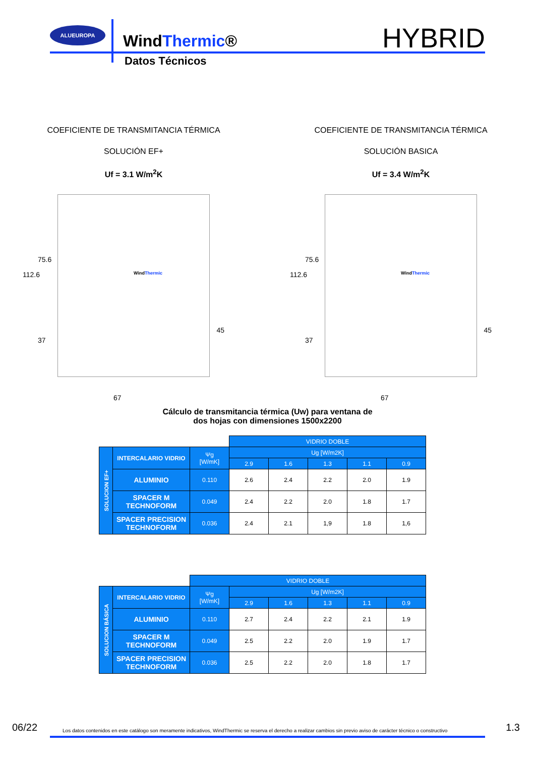ALUEUROPA
WindThermic®
HYBRID
Datos Técnicos
COEFICIENTE DE TRANSMITANCIA TÉRMICA
SOLUCIÓN EF+
Uf = 3.1 W/m<sup>2</sup>K
112.6
75.6
37
45
67
WindThermic
COEFICIENTE DE TRANSMITANCIA TÉRMICA
SOLUCIÓN BASICA
Uf = 3.4 W/m<sup>2</sup>K
112.6
75.6
37
45
67
WindThermic
Cálculo de transmitancia térmica (Uw) para ventana de
dos hojas con dimensiones 1500x2200
| | | | VIDRIO DOBLE | | | | |
| SOLUCION EF+ | INTERCALARIO VIDRIO | Ψg [W/mK] | Ug [W/m2K] | | | | |
| | | | 2.9 | 1.6 | 1.3 | 1.1 | 0.9 |
| | ALUMINIO | 0.110 | 2.6 | 2.4 | 2.2 | 2.0 | 1.9 |
| | SPACER M TECHNOFORM | 0.049 | 2.4 | 2.2 | 2.0 | 1.8 | 1.7 |
| | SPACER PRECISION TECHNOFORM | 0.036 | 2.4 | 2.1 | 1,9 | 1.8 | 1,6 |
| | | VIDRIO DOBLE | | | | | |
| SOLUCION BÁSICA | INTERCALARIO VIDRIO | Ψg [W/mK] | Ug [W/m2K] | | | | |
| | | | 2.9 | 1.6 | 1.3 | 1.1 | 0.9 |
| | ALUMINIO | 0.110 | 2.7 | 2.4 | 2.2 | 2.1 | 1.9 |
| | SPACER M TECHNOFORM | 0.049 | 2.5 | 2.2 | 2.0 | 1.9 | 1.7 |
| | SPACER PRECISION TECHNOFORM | 0.036 | 2.5 | 2.2 | 2.0 | 1.8 | 1.7 |
06/22 Los datos contenidos en este catálogo son meramente indicativos, WindThermic se reserva el derecho a realizar cambios sin previo aviso de carácter técnico o constructivo 1.3